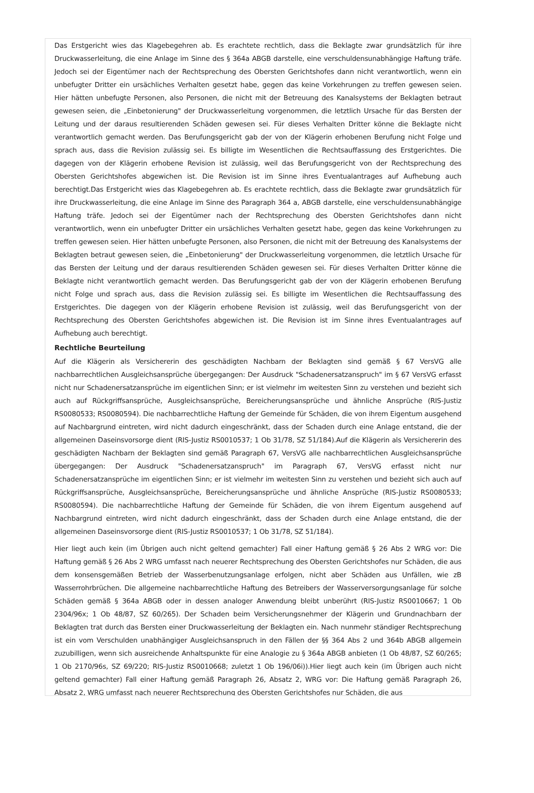Das Erstgericht wies das Klagebegehren ab. Es erachtete rechtlich, dass die Beklagte zwar grundsätzlich für ihre Druckwasserleitung, die eine Anlage im Sinne des § 364a ABGB darstelle, eine verschuldensunabhängige Haftung träfe. Jedoch sei der Eigentümer nach der Rechtsprechung des Obersten Gerichtshofes dann nicht verantwortlich, wenn ein unbefugter Dritter ein ursächliches Verhalten gesetzt habe, gegen das keine Vorkehrungen zu treffen gewesen seien. Hier hätten unbefugte Personen, also Personen, die nicht mit der Betreuung des Kanalsystems der Beklagten betraut gewesen seien, die „Einbetonierung" der Druckwasserleitung vorgenommen, die letztlich Ursache für das Bersten der Leitung und der daraus resultierenden Schäden gewesen sei. Für dieses Verhalten Dritter könne die Beklagte nicht verantwortlich gemacht werden. Das Berufungsgericht gab der von der Klägerin erhobenen Berufung nicht Folge und sprach aus, dass die Revision zulässig sei. Es billigte im Wesentlichen die Rechtsauffassung des Erstgerichtes. Die dagegen von der Klägerin erhobene Revision ist zulässig, weil das Berufungsgericht von der Rechtsprechung des Obersten Gerichtshofes abgewichen ist. Die Revision ist im Sinne ihres Eventualantrages auf Aufhebung auch berechtigt.Das Erstgericht wies das Klagebegehren ab. Es erachtete rechtlich, dass die Beklagte zwar grundsätzlich für ihre Druckwasserleitung, die eine Anlage im Sinne des Paragraph 364 a, ABGB darstelle, eine verschuldensunabhängige Haftung träfe. Jedoch sei der Eigentümer nach der Rechtsprechung des Obersten Gerichtshofes dann nicht verantwortlich, wenn ein unbefugter Dritter ein ursächliches Verhalten gesetzt habe, gegen das keine Vorkehrungen zu treffen gewesen seien. Hier hätten unbefugte Personen, also Personen, die nicht mit der Betreuung des Kanalsystems der Beklagten betraut gewesen seien, die „Einbetonierung" der Druckwasserleitung vorgenommen, die letztlich Ursache für das Bersten der Leitung und der daraus resultierenden Schäden gewesen sei. Für dieses Verhalten Dritter könne die Beklagte nicht verantwortlich gemacht werden. Das Berufungsgericht gab der von der Klägerin erhobenen Berufung nicht Folge und sprach aus, dass die Revision zulässig sei. Es billigte im Wesentlichen die Rechtsauffassung des Erstgerichtes. Die dagegen von der Klägerin erhobene Revision ist zulässig, weil das Berufungsgericht von der Rechtsprechung des Obersten Gerichtshofes abgewichen ist. Die Revision ist im Sinne ihres Eventualantrages auf Aufhebung auch berechtigt.
Rechtliche Beurteilung
Auf die Klägerin als Versichererin des geschädigten Nachbarn der Beklagten sind gemäß § 67 VersVG alle nachbarrechtlichen Ausgleichsansprüche übergegangen: Der Ausdruck "Schadenersatzanspruch" im § 67 VersVG erfasst nicht nur Schadenersatzansprüche im eigentlichen Sinn; er ist vielmehr im weitesten Sinn zu verstehen und bezieht sich auch auf Rückgriffsansprüche, Ausgleichsansprüche, Bereicherungsansprüche und ähnliche Ansprüche (RIS-Justiz RS0080533; RS0080594). Die nachbarrechtliche Haftung der Gemeinde für Schäden, die von ihrem Eigentum ausgehend auf Nachbargrund eintreten, wird nicht dadurch eingeschränkt, dass der Schaden durch eine Anlage entstand, die der allgemeinen Daseinsvorsorge dient (RIS-Justiz RS0010537; 1 Ob 31/78, SZ 51/184).Auf die Klägerin als Versichererin des geschädigten Nachbarn der Beklagten sind gemäß Paragraph 67, VersVG alle nachbarrechtlichen Ausgleichsansprüche übergegangen: Der Ausdruck "Schadenersatzanspruch" im Paragraph 67, VersVG erfasst nicht nur Schadenersatzansprüche im eigentlichen Sinn; er ist vielmehr im weitesten Sinn zu verstehen und bezieht sich auch auf Rückgriffsansprüche, Ausgleichsansprüche, Bereicherungsansprüche und ähnliche Ansprüche (RIS-Justiz RS0080533; RS0080594). Die nachbarrechtliche Haftung der Gemeinde für Schäden, die von ihrem Eigentum ausgehend auf Nachbargrund eintreten, wird nicht dadurch eingeschränkt, dass der Schaden durch eine Anlage entstand, die der allgemeinen Daseinsvorsorge dient (RIS-Justiz RS0010537; 1 Ob 31/78, SZ 51/184).
Hier liegt auch kein (im Übrigen auch nicht geltend gemachter) Fall einer Haftung gemäß § 26 Abs 2 WRG vor: Die Haftung gemäß § 26 Abs 2 WRG umfasst nach neuerer Rechtsprechung des Obersten Gerichtshofes nur Schäden, die aus dem konsensgemäßen Betrieb der Wasserbenutzungsanlage erfolgen, nicht aber Schäden aus Unfällen, wie zB Wasserrohrbrüchen. Die allgemeine nachbarrechtliche Haftung des Betreibers der Wasserversorgungsanlage für solche Schäden gemäß § 364a ABGB oder in dessen analoger Anwendung bleibt unberührt (RIS-Justiz RS0010667; 1 Ob 2304/96x; 1 Ob 48/87, SZ 60/265). Der Schaden beim Versicherungsnehmer der Klägerin und Grundnachbarn der Beklagten trat durch das Bersten einer Druckwasserleitung der Beklagten ein. Nach nunmehr ständiger Rechtsprechung ist ein vom Verschulden unabhängiger Ausgleichsanspruch in den Fällen der §§ 364 Abs 2 und 364b ABGB allgemein zuzubilligen, wenn sich ausreichende Anhaltspunkte für eine Analogie zu § 364a ABGB anbieten (1 Ob 48/87, SZ 60/265; 1 Ob 2170/96s, SZ 69/220; RIS-Justiz RS0010668; zuletzt 1 Ob 196/06i)).Hier liegt auch kein (im Übrigen auch nicht geltend gemachter) Fall einer Haftung gemäß Paragraph 26, Absatz 2, WRG vor: Die Haftung gemäß Paragraph 26, Absatz 2, WRG umfasst nach neuerer Rechtsprechung des Obersten Gerichtshofes nur Schäden, die aus